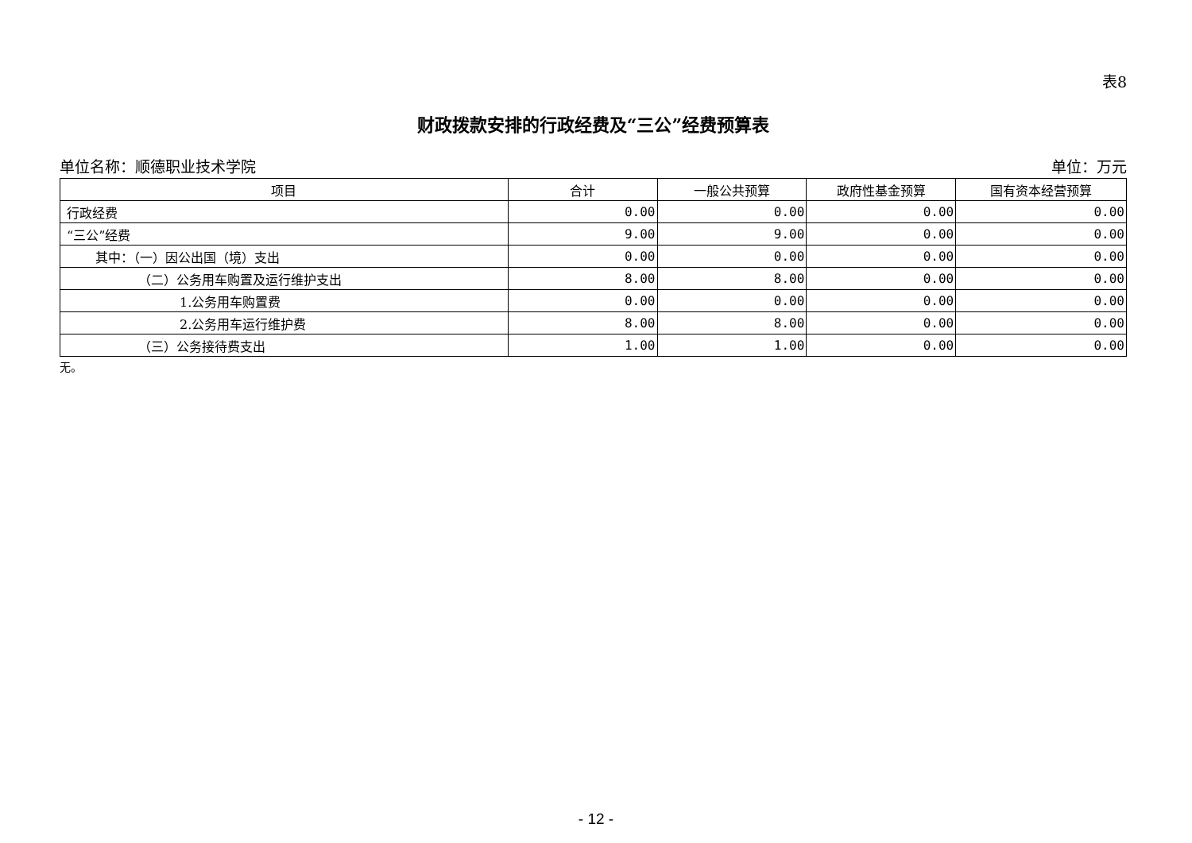表8
财政拨款安排的行政经费及“三公”经费预算表
单位名称：顺德职业技术学院 单位：万元
| 项目 | 合计 | 一般公共预算 | 政府性基金预算 | 国有资本经营预算 |
| --- | --- | --- | --- | --- |
| 行政经费 | 0.00 | 0.00 | 0.00 | 0.00 |
| “三公”经费 | 9.00 | 9.00 | 0.00 | 0.00 |
| 其中：（一）因公出国（境）支出 | 0.00 | 0.00 | 0.00 | 0.00 |
| （二）公务用车购置及运行维护支出 | 8.00 | 8.00 | 0.00 | 0.00 |
| 1.公务用车购置费 | 0.00 | 0.00 | 0.00 | 0.00 |
| 2.公务用车运行维护费 | 8.00 | 8.00 | 0.00 | 0.00 |
| （三）公务接待费支出 | 1.00 | 1.00 | 0.00 | 0.00 |
无。
- 12 -